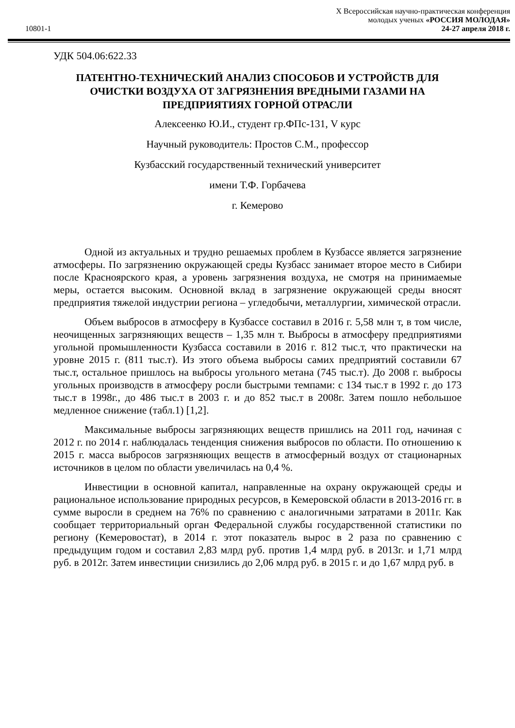X Всероссийская научно-практическая конференция
молодых ученых «РОССИЯ МОЛОДАЯ»
24-27 апреля 2018 г.
10801-1
УДК 504.06:622.33
ПАТЕНТНО-ТЕХНИЧЕСКИЙ АНАЛИЗ СПОСОБОВ И УСТРОЙСТВ ДЛЯ ОЧИСТКИ ВОЗДУХА ОТ ЗАГРЯЗНЕНИЯ ВРЕДНЫМИ ГАЗАМИ НА ПРЕДПРИЯТИЯХ ГОРНОЙ ОТРАСЛИ
Алексеенко Ю.И., студент гр.ФПс-131, V курс
Научный руководитель: Простов С.М., профессор
Кузбасский государственный технический университет
имени Т.Ф. Горбачева
г. Кемерово
Одной из актуальных и трудно решаемых проблем в Кузбассе является загрязнение атмосферы. По загрязнению окружающей среды Кузбасс занимает второе место в Сибири после Красноярского края, а уровень загрязнения воздуха, не смотря на принимаемые меры, остается высоким. Основной вклад в загрязнение окружающей среды вносят предприятия тяжелой индустрии региона – угледобычи, металлургии, химической отрасли.
Объем выбросов в атмосферу в Кузбассе составил в 2016 г. 5,58 млн т, в том числе, неочищенных загрязняющих веществ – 1,35 млн т. Выбросы в атмосферу предприятиями угольной промышленности Кузбасса составили в 2016 г. 812 тыс.т, что практически на уровне 2015 г. (811 тыс.т). Из этого объема выбросы самих предприятий составили 67 тыс.т, остальное пришлось на выбросы угольного метана (745 тыс.т). До 2008 г. выбросы угольных производств в атмосферу росли быстрыми темпами: с 134 тыс.т в 1992 г. до 173 тыс.т в 1998г., до 486 тыс.т в 2003 г. и до 852 тыс.т в 2008г. Затем пошло небольшое медленное снижение (табл.1) [1,2].
Максимальные выбросы загрязняющих веществ пришлись на 2011 год, начиная с 2012 г. по 2014 г. наблюдалась тенденция снижения выбросов по области. По отношению к 2015 г. масса выбросов загрязняющих веществ в атмосферный воздух от стационарных источников в целом по области увеличилась на 0,4 %.
Инвестиции в основной капитал, направленные на охрану окружающей среды и рациональное использование природных ресурсов, в Кемеровской области в 2013-2016 гг. в сумме выросли в среднем на 76% по сравнению с аналогичными затратами в 2011г. Как сообщает территориальный орган Федеральной службы государственной статистики по региону (Кемеровостат), в 2014 г. этот показатель вырос в 2 раза по сравнению с предыдущим годом и составил 2,83 млрд руб. против 1,4 млрд руб. в 2013г. и 1,71 млрд руб. в 2012г. Затем инвестиции снизились до 2,06 млрд руб. в 2015 г. и до 1,67 млрд руб. в